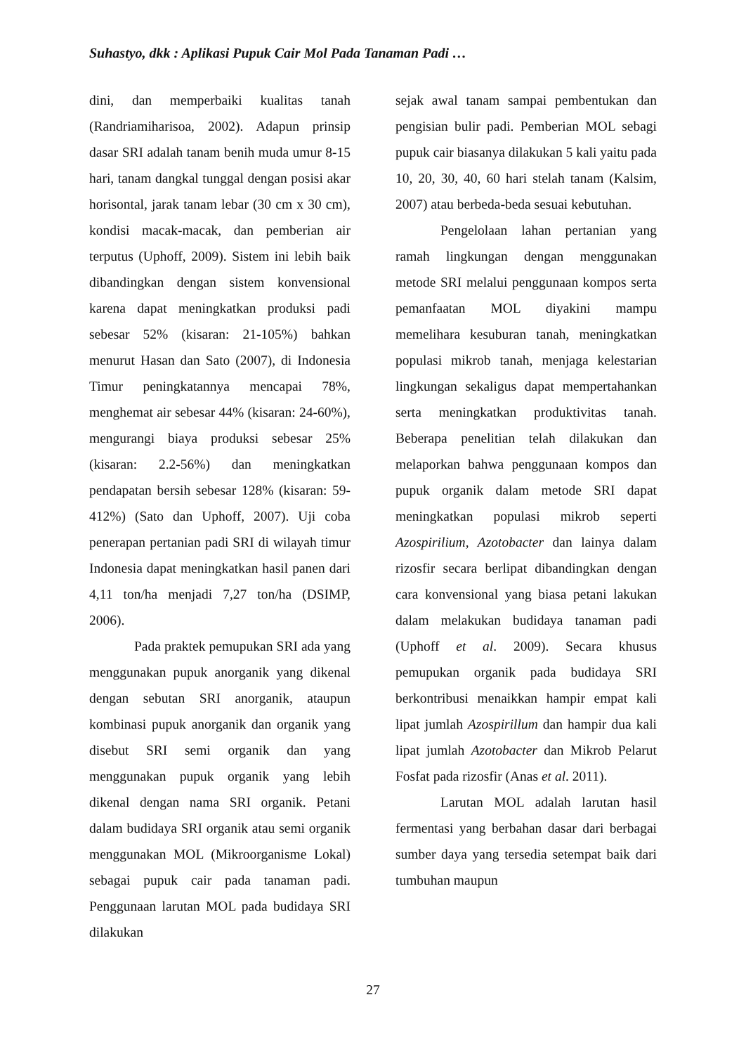Suhastyo, dkk : Aplikasi Pupuk Cair Mol Pada Tanaman Padi …
dini, dan memperbaiki kualitas tanah (Randriamiharisoa, 2002). Adapun prinsip dasar SRI adalah tanam benih muda umur 8-15 hari, tanam dangkal tunggal dengan posisi akar horisontal, jarak tanam lebar (30 cm x 30 cm), kondisi macak-macak, dan pemberian air terputus (Uphoff, 2009). Sistem ini lebih baik dibandingkan dengan sistem konvensional karena dapat meningkatkan produksi padi sebesar 52% (kisaran: 21-105%) bahkan menurut Hasan dan Sato (2007), di Indonesia Timur peningkatannya mencapai 78%, menghemat air sebesar 44% (kisaran: 24-60%), mengurangi biaya produksi sebesar 25% (kisaran: 2.2-56%) dan meningkatkan pendapatan bersih sebesar 128% (kisaran: 59-412%) (Sato dan Uphoff, 2007). Uji coba penerapan pertanian padi SRI di wilayah timur Indonesia dapat meningkatkan hasil panen dari 4,11 ton/ha menjadi 7,27 ton/ha (DSIMP, 2006).
Pada praktek pemupukan SRI ada yang menggunakan pupuk anorganik yang dikenal dengan sebutan SRI anorganik, ataupun kombinasi pupuk anorganik dan organik yang disebut SRI semi organik dan yang menggunakan pupuk organik yang lebih dikenal dengan nama SRI organik. Petani dalam budidaya SRI organik atau semi organik menggunakan MOL (Mikroorganisme Lokal) sebagai pupuk cair pada tanaman padi. Penggunaan larutan MOL pada budidaya SRI dilakukan
sejak awal tanam sampai pembentukan dan pengisian bulir padi. Pemberian MOL sebagi pupuk cair biasanya dilakukan 5 kali yaitu pada 10, 20, 30, 40, 60 hari stelah tanam (Kalsim, 2007) atau berbeda-beda sesuai kebutuhan.
Pengelolaan lahan pertanian yang ramah lingkungan dengan menggunakan metode SRI melalui penggunaan kompos serta pemanfaatan MOL diyakini mampu memelihara kesuburan tanah, meningkatkan populasi mikrob tanah, menjaga kelestarian lingkungan sekaligus dapat mempertahankan serta meningkatkan produktivitas tanah. Beberapa penelitian telah dilakukan dan melaporkan bahwa penggunaan kompos dan pupuk organik dalam metode SRI dapat meningkatkan populasi mikrob seperti Azospirilium, Azotobacter dan lainya dalam rizosfir secara berlipat dibandingkan dengan cara konvensional yang biasa petani lakukan dalam melakukan budidaya tanaman padi (Uphoff et al. 2009). Secara khusus pemupukan organik pada budidaya SRI berkontribusi menaikkan hampir empat kali lipat jumlah Azospirillum dan hampir dua kali lipat jumlah Azotobacter dan Mikrob Pelarut Fosfat pada rizosfir (Anas et al. 2011).
Larutan MOL adalah larutan hasil fermentasi yang berbahan dasar dari berbagai sumber daya yang tersedia setempat baik dari tumbuhan maupun
27